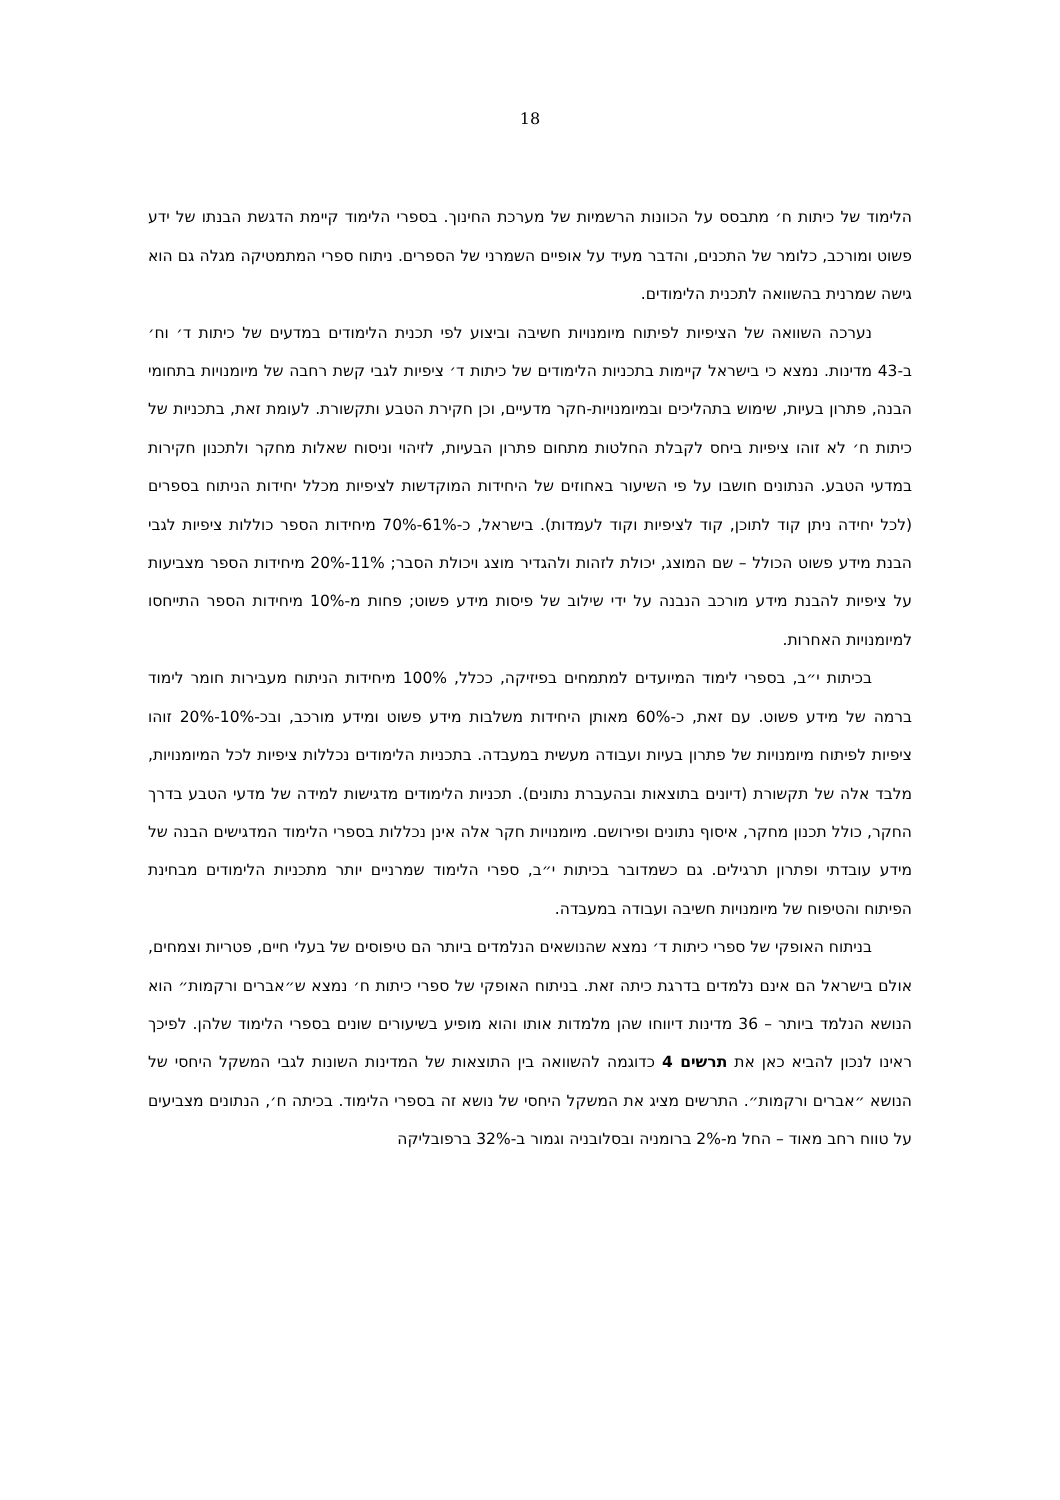18
הלימוד של כיתות ח׳ מתבסס על הכוונות הרשמיות של מערכת החינוך. בספרי הלימוד קיימת הדגשת הבנתו של ידע פשוט ומורכב, כלומר של התכנים, והדבר מעיד על אופיים השמרני של הספרים. ניתוח ספרי המתמטיקה מגלה גם הוא גישה שמרנית בהשוואה לתכנית הלימודים.
נערכה השוואה של הציפיות לפיתוח מיומנויות חשיבה וביצוע לפי תכנית הלימודים במדעים של כיתות ד׳ וח׳ ב-43 מדינות. נמצא כי בישראל קיימות בתכניות הלימודים של כיתות ד׳ ציפיות לגבי קשת רחבה של מיומנויות בתחומי הבנה, פתרון בעיות, שימוש בתהליכים ובמיומנויות-חקר מדעיים, וכן חקירת הטבע ותקשורת. לעומת זאת, בתכניות של כיתות ח׳ לא זוהו ציפיות ביחס לקבלת החלטות מתחום פתרון הבעיות, לזיהוי וניסוח שאלות מחקר ולתכנון חקירות במדעי הטבע. הנתונים חושבו על פי השיעור באחוזים של היחידות המוקדשות לציפיות מכלל יחידות הניתוח בספרים (לכל יחידה ניתן קוד לתוכן, קוד לציפיות וקוד לעמדות). בישראל, כ-61%-70% מיחידות הספר כוללות ציפיות לגבי הבנת מידע פשוט הכולל – שם המוצג, יכולת לזהות ולהגדיר מוצג ויכולת הסבר; 11%-20% מיחידות הספר מצביעות על ציפיות להבנת מידע מורכב הנבנה על ידי שילוב של פיסות מידע פשוט; פחות מ-10% מיחידות הספר התייחסו למיומנויות האחרות.
בכיתות י״ב, בספרי לימוד המיועדים למתמחים בפיזיקה, ככלל, 100% מיחידות הניתוח מעבירות חומר לימוד ברמה של מידע פשוט. עם זאת, כ-60% מאותן היחידות משלבות מידע פשוט ומידע מורכב, ובכ-10%-20% זוהו ציפיות לפיתוח מיומנויות של פתרון בעיות ועבודה מעשית במעבדה. בתכניות הלימודים נכללות ציפיות לכל המיומנויות, מלבד אלה של תקשורת (דיונים בתוצאות ובהעברת נתונים). תכניות הלימודים מדגישות למידה של מדעי הטבע בדרך החקר, כולל תכנון מחקר, איסוף נתונים ופירושם. מיומנויות חקר אלה אינן נכללות בספרי הלימוד המדגישים הבנה של מידע עובדתי ופתרון תרגילים. גם כשמדובר בכיתות י״ב, ספרי הלימוד שמרניים יותר מתכניות הלימודים מבחינת הפיתוח והטיפוח של מיומנויות חשיבה ועבודה במעבדה.
בניתוח האופקי של ספרי כיתות ד׳ נמצא שהנושאים הנלמדים ביותר הם טיפוסים של בעלי חיים, פטריות וצמחים, אולם בישראל הם אינם נלמדים בדרגת כיתה זאת. בניתוח האופקי של ספרי כיתות ח׳ נמצא ש״אברים ורקמות״ הוא הנושא הנלמד ביותר – 36 מדינות דיווחו שהן מלמדות אותו והוא מופיע בשיעורים שונים בספרי הלימוד שלהן. לפיכך ראינו לנכון להביא כאן את תרשים 4 כדוגמה להשוואה בין התוצאות של המדינות השונות לגבי המשקל היחסי של הנושא ״אברים ורקמות״. התרשים מציג את המשקל היחסי של נושא זה בספרי הלימוד. בכיתה ח׳, הנתונים מצביעים על טווח רחב מאוד – החל מ-2% ברומניה ובסלובניה וגמור ב-32% ברפובליקה